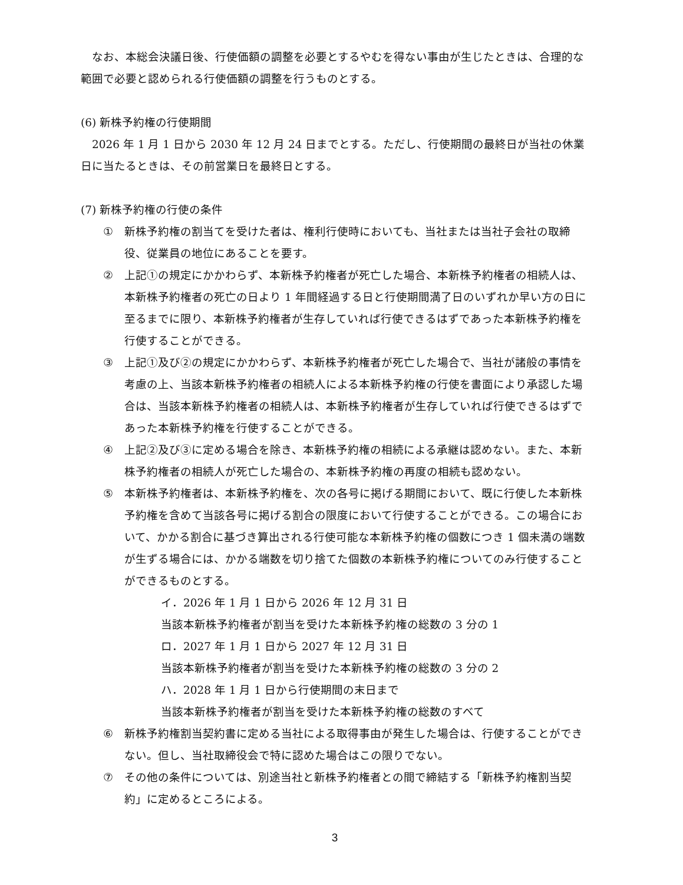なお、本総会決議日後、行使価額の調整を必要とするやむを得ない事由が生じたときは、合理的な範囲で必要と認められる行使価額の調整を行うものとする。
(6) 新株予約権の行使期間
　2026 年 1 月 1 日から 2030 年 12 月 24 日までとする。ただし、行使期間の最終日が当社の休業日に当たるときは、その前営業日を最終日とする。
(7) 新株予約権の行使の条件
① 新株予約権の割当てを受けた者は、権利行使時においても、当社または当社子会社の取締役、従業員の地位にあることを要す。
② 上記①の規定にかかわらず、本新株予約権者が死亡した場合、本新株予約権者の相続人は、本新株予約権者の死亡の日より 1 年間経過する日と行使期間満了日のいずれか早い方の日に至るまでに限り、本新株予約権者が生存していれば行使できるはずであった本新株予約権を行使することができる。
③ 上記①及び②の規定にかかわらず、本新株予約権者が死亡した場合で、当社が諸般の事情を考慮の上、当該本新株予約権者の相続人による本新株予約権の行使を書面により承認した場合は、当該本新株予約権者の相続人は、本新株予約権者が生存していれば行使できるはずであった本新株予約権を行使することができる。
④ 上記②及び③に定める場合を除き、本新株予約権の相続による承継は認めない。また、本新株予約権者の相続人が死亡した場合の、本新株予約権の再度の相続も認めない。
⑤ 本新株予約権者は、本新株予約権を、次の各号に掲げる期間において、既に行使した本新株予約権を含めて当該各号に掲げる割合の限度において行使することができる。この場合において、かかる割合に基づき算出される行使可能な本新株予約権の個数につき 1 個未満の端数が生ずる場合には、かかる端数を切り捨てた個数の本新株予約権についてのみ行使することができるものとする。
イ．2026 年 1 月 1 日から 2026 年 12 月 31 日
当該本新株予約権者が割当を受けた本新株予約権の総数の 3 分の 1
ロ．2027 年 1 月 1 日から 2027 年 12 月 31 日
当該本新株予約権者が割当を受けた本新株予約権の総数の 3 分の 2
ハ．2028 年 1 月 1 日から行使期間の末日まで
当該本新株予約権者が割当を受けた本新株予約権の総数のすべて
⑥ 新株予約権割当契約書に定める当社による取得事由が発生した場合は、行使することができない。但し、当社取締役会で特に認めた場合はこの限りでない。
⑦ その他の条件については、別途当社と新株予約権者との間で締結する「新株予約権割当契約」に定めるところによる。
3